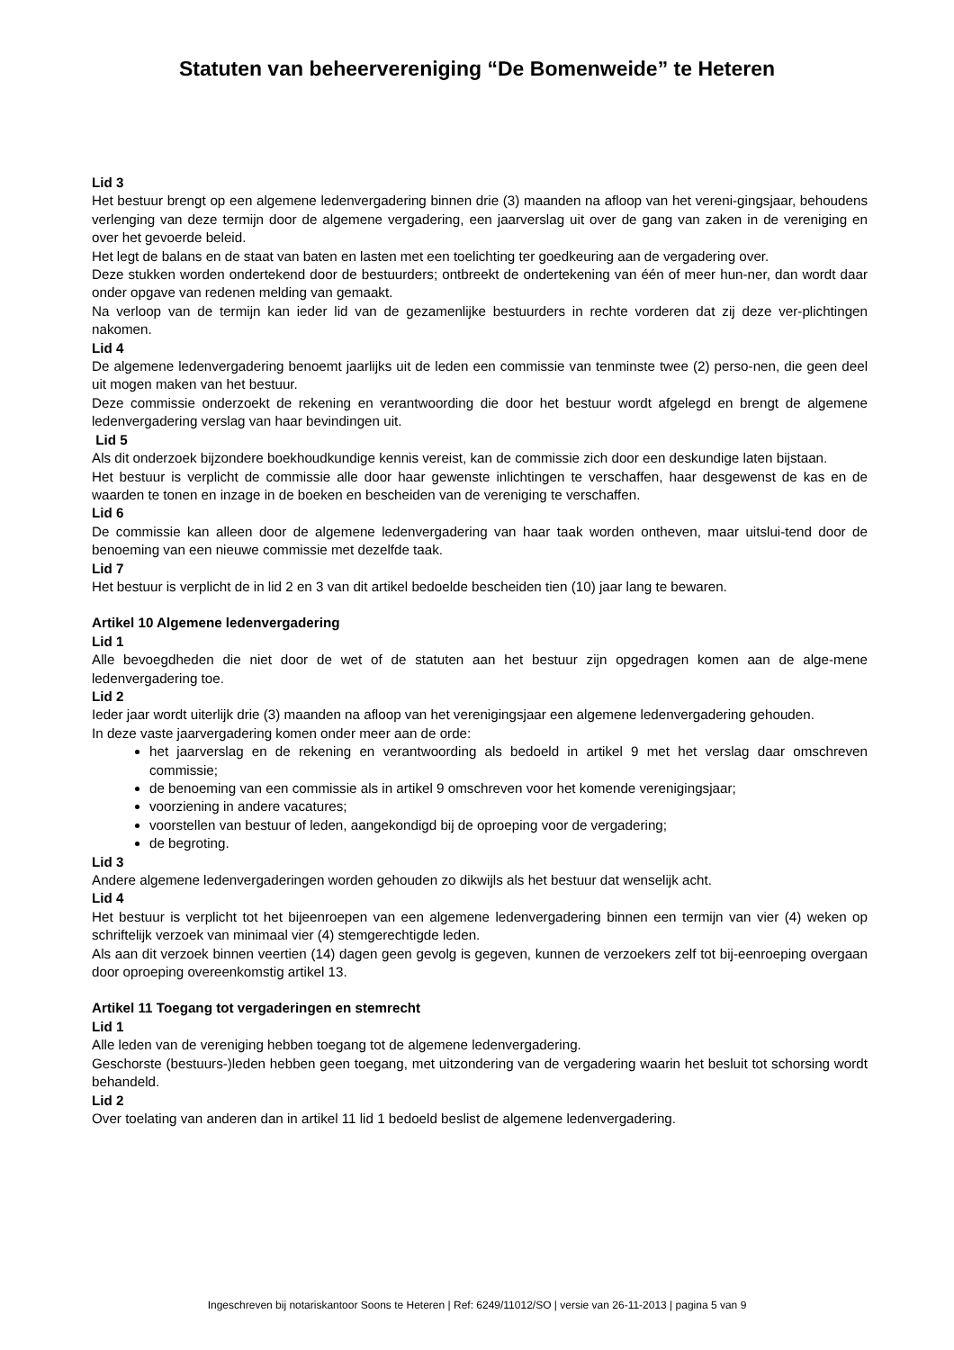Statuten van beheervereniging “De Bomenweide” te Heteren
Lid 3
Het bestuur brengt op een algemene ledenvergadering binnen drie (3) maanden na afloop van het vereni-gingsjaar, behoudens verlenging van deze termijn door de algemene vergadering, een jaarverslag uit over de gang van zaken in de vereniging en over het gevoerde beleid.
Het legt de balans en de staat van baten en lasten met een toelichting ter goedkeuring aan de vergadering over.
Deze stukken worden ondertekend door de bestuurders; ontbreekt de ondertekening van één of meer hun-ner, dan wordt daar onder opgave van redenen melding van gemaakt.
Na verloop van de termijn kan ieder lid van de gezamenlijke bestuurders in rechte vorderen dat zij deze ver-plichtingen nakomen.
Lid 4
De algemene ledenvergadering benoemt jaarlijks uit de leden een commissie van tenminste twee (2) perso-nen, die geen deel uit mogen maken van het bestuur.
Deze commissie onderzoekt de rekening en verantwoording die door het bestuur wordt afgelegd en brengt de algemene ledenvergadering verslag van haar bevindingen uit.
Lid 5
Als dit onderzoek bijzondere boekhoudkundige kennis vereist, kan de commissie zich door een deskundige laten bijstaan.
Het bestuur is verplicht de commissie alle door haar gewenste inlichtingen te verschaffen, haar desgewenst de kas en de waarden te tonen en inzage in de boeken en bescheiden van de vereniging te verschaffen.
Lid 6
De commissie kan alleen door de algemene ledenvergadering van haar taak worden ontheven, maar uitslui-tend door de benoeming van een nieuwe commissie met dezelfde taak.
Lid 7
Het bestuur is verplicht de in lid 2 en 3 van dit artikel bedoelde bescheiden tien (10) jaar lang te bewaren.
Artikel 10 Algemene ledenvergadering
Lid 1
Alle bevoegdheden die niet door de wet of de statuten aan het bestuur zijn opgedragen komen aan de alge-mene ledenvergadering toe.
Lid 2
Ieder jaar wordt uiterlijk drie (3) maanden na afloop van het verenigingsjaar een algemene ledenvergadering gehouden.
In deze vaste jaarvergadering komen onder meer aan de orde:
het jaarverslag en de rekening en verantwoording als bedoeld in artikel 9 met het verslag daar omschreven commissie;
de benoeming van een commissie als in artikel 9 omschreven voor het komende verenigingsjaar;
voorziening in andere vacatures;
voorstellen van bestuur of leden, aangekondigd bij de oproeping voor de vergadering;
de begroting.
Lid 3
Andere algemene ledenvergaderingen worden gehouden zo dikwijls als het bestuur dat wenselijk acht.
Lid 4
Het bestuur is verplicht tot het bijeenroepen van een algemene ledenvergadering binnen een termijn van vier (4) weken op schriftelijk verzoek van minimaal vier (4) stemgerechtigde leden.
Als aan dit verzoek binnen veertien (14) dagen geen gevolg is gegeven, kunnen de verzoekers zelf tot bij-eenroeping overgaan door oproeping overeenkomstig artikel 13.
Artikel 11 Toegang tot vergaderingen en stemrecht
Lid 1
Alle leden van de vereniging hebben toegang tot de algemene ledenvergadering.
Geschorste (bestuurs-)leden hebben geen toegang, met uitzondering van de vergadering waarin het besluit tot schorsing wordt behandeld.
Lid 2
Over toelating van anderen dan in artikel 11 lid 1 bedoeld beslist de algemene ledenvergadering.
Ingeschreven bij notariskantoor Soons te Heteren | Ref: 6249/11012/SO | versie van 26-11-2013 | pagina 5 van 9